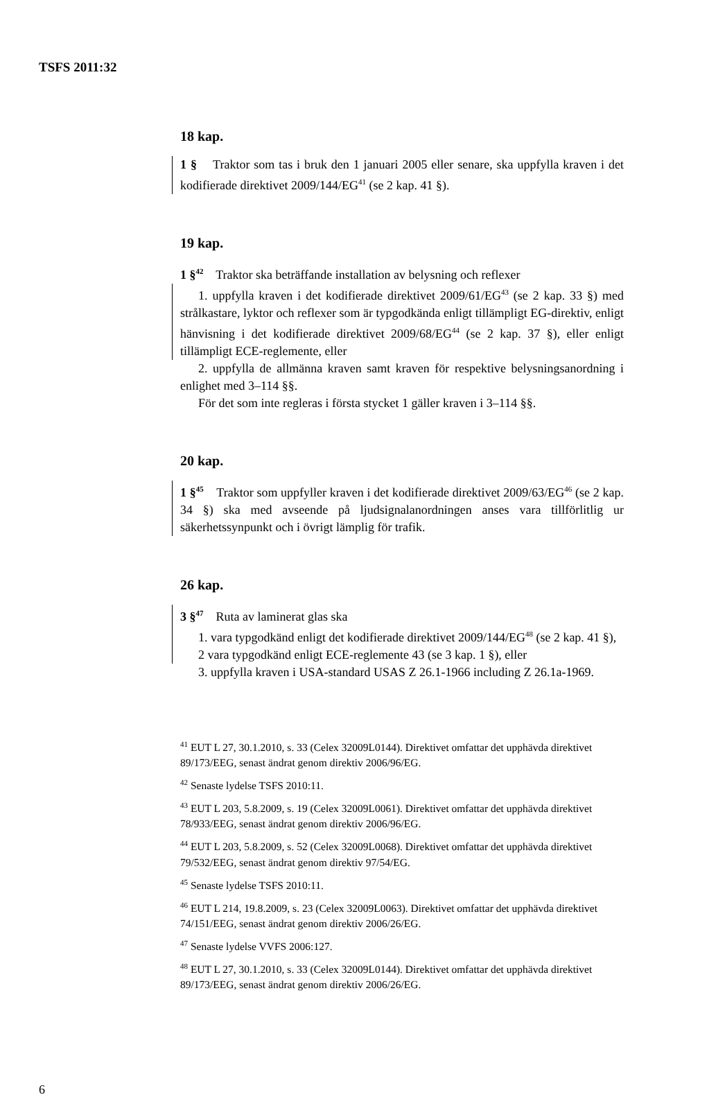TSFS 2011:32
18 kap.
1 § Traktor som tas i bruk den 1 januari 2005 eller senare, ska uppfylla kraven i det kodifierade direktivet 2009/144/EG<sup>41</sup> (se 2 kap. 41 §).
19 kap.
1 §<sup>42</sup> Traktor ska beträffande installation av belysning och reflexer
1. uppfylla kraven i det kodifierade direktivet 2009/61/EG<sup>43</sup> (se 2 kap. 33 §) med strålkastare, lyktor och reflexer som är typgodkända enligt tillämpligt EG-direktiv, enligt hänvisning i det kodifierade direktivet 2009/68/EG<sup>44</sup> (se 2 kap. 37 §), eller enligt tillämpligt ECE-reglemente, eller
2. uppfylla de allmänna kraven samt kraven för respektive belysningsanordning i enlighet med 3–114 §§.
För det som inte regleras i första stycket 1 gäller kraven i 3–114 §§.
20 kap.
1 §<sup>45</sup> Traktor som uppfyller kraven i det kodifierade direktivet 2009/63/EG<sup>46</sup> (se 2 kap. 34 §) ska med avseende på ljudsignalanordningen anses vara tillförlitlig ur säkerhetssynpunkt och i övrigt lämplig för trafik.
26 kap.
3 §<sup>47</sup> Ruta av laminerat glas ska
1. vara typgodkänd enligt det kodifierade direktivet 2009/144/EG<sup>48</sup> (se 2 kap. 41 §),
2 vara typgodkänd enligt ECE-reglemente 43 (se 3 kap. 1 §), eller
3. uppfylla kraven i USA-standard USAS Z 26.1-1966 including Z 26.1a-1969.
<sup>41</sup> EUT L 27, 30.1.2010, s. 33 (Celex 32009L0144). Direktivet omfattar det upphävda direktivet 89/173/EEG, senast ändrat genom direktiv 2006/96/EG.
<sup>42</sup> Senaste lydelse TSFS 2010:11.
<sup>43</sup> EUT L 203, 5.8.2009, s. 19 (Celex 32009L0061). Direktivet omfattar det upphävda direktivet 78/933/EEG, senast ändrat genom direktiv 2006/96/EG.
<sup>44</sup> EUT L 203, 5.8.2009, s. 52 (Celex 32009L0068). Direktivet omfattar det upphävda direktivet 79/532/EEG, senast ändrat genom direktiv 97/54/EG.
<sup>45</sup> Senaste lydelse TSFS 2010:11.
<sup>46</sup> EUT L 214, 19.8.2009, s. 23 (Celex 32009L0063). Direktivet omfattar det upphävda direktivet 74/151/EEG, senast ändrat genom direktiv 2006/26/EG.
<sup>47</sup> Senaste lydelse VVFS 2006:127.
<sup>48</sup> EUT L 27, 30.1.2010, s. 33 (Celex 32009L0144). Direktivet omfattar det upphävda direktivet 89/173/EEG, senast ändrat genom direktiv 2006/26/EG.
6